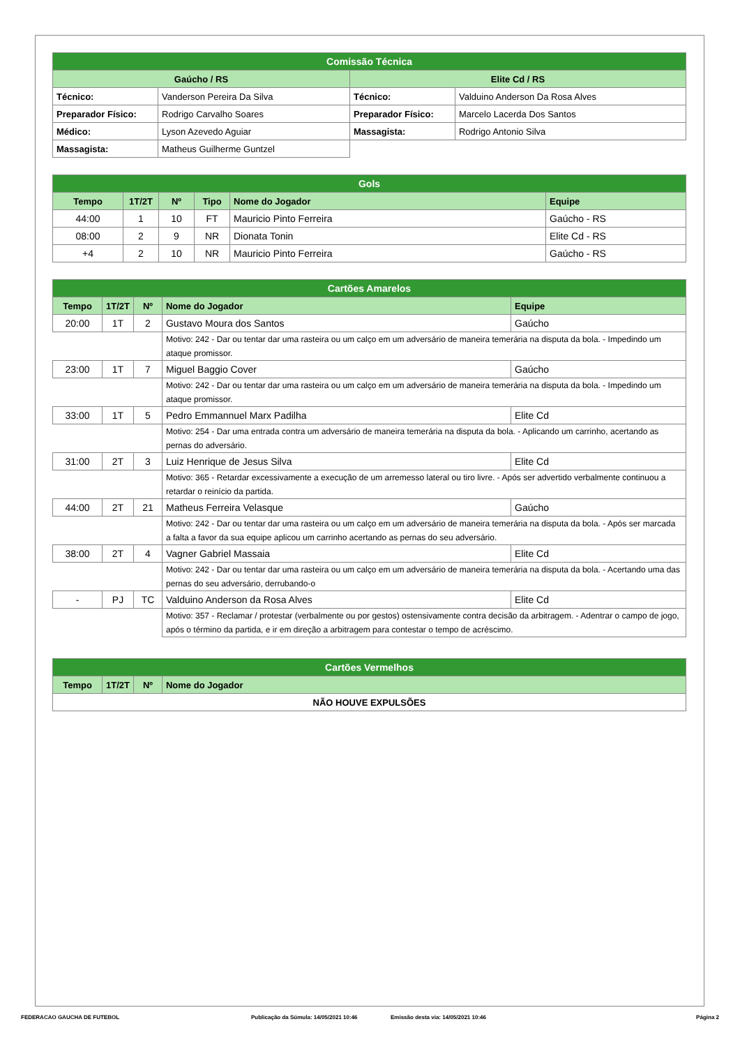| Comissão Técnica | | | |
| Gaúcho / RS | | Elite Cd / RS | |
| Técnico: | Vanderson Pereira Da Silva | Técnico: | Valduino Anderson Da Rosa Alves |
| Preparador Físico: | Rodrigo Carvalho Soares | Preparador Físico: | Marcelo Lacerda Dos Santos |
| Médico: | Lyson Azevedo Aguiar | Massagista: | Rodrigo Antonio Silva |
| Massagista: | Matheus Guilherme Guntzel | | |
| Gols | | | | | |
| Tempo | 1T/2T | Nº | Tipo | Nome do Jogador | Equipe |
| 44:00 | 1 | 10 | FT | Mauricio Pinto Ferreira | Gaúcho - RS |
| 08:00 | 2 | 9 | NR | Dionata Tonin | Elite Cd - RS |
| +4 | 2 | 10 | NR | Mauricio Pinto Ferreira | Gaúcho - RS |
| Cartões Amarelos | | | | |
| Tempo | 1T/2T | Nº | Nome do Jogador | Equipe |
| 20:00 | 1T | 2 | Gustavo Moura dos Santos | Gaúcho |
| | | | Motivo: 242 - Dar ou tentar dar uma rasteira ou um calço em um adversário de maneira temerária na disputa da bola. - Impedindo um ataque promissor. | |
| 23:00 | 1T | 7 | Miguel Baggio Cover | Gaúcho |
| | | | Motivo: 242 - Dar ou tentar dar uma rasteira ou um calço em um adversário de maneira temerária na disputa da bola. - Impedindo um ataque promissor. | |
| 33:00 | 1T | 5 | Pedro Emmannuel Marx Padilha | Elite Cd |
| | | | Motivo: 254 - Dar uma entrada contra um adversário de maneira temerária na disputa da bola. - Aplicando um carrinho, acertando as pernas do adversário. | |
| 31:00 | 2T | 3 | Luiz Henrique de Jesus Silva | Elite Cd |
| | | | Motivo: 365 - Retardar excessivamente a execução de um arremesso lateral ou tiro livre. - Após ser advertido verbalmente continuou a retardar o reinício da partida. | |
| 44:00 | 2T | 21 | Matheus Ferreira Velasque | Gaúcho |
| | | | Motivo: 242 - Dar ou tentar dar uma rasteira ou um calço em um adversário de maneira temerária na disputa da bola. - Após ser marcada a falta a favor da sua equipe aplicou um carrinho acertando as pernas do seu adversário. | |
| 38:00 | 2T | 4 | Vagner Gabriel Massaia | Elite Cd |
| | | | Motivo: 242 - Dar ou tentar dar uma rasteira ou um calço em um adversário de maneira temerária na disputa da bola. - Acertando uma das pernas do seu adversário, derrubando-o | |
| - | PJ | TC | Valduino Anderson da Rosa Alves | Elite Cd |
| | | | Motivo: 357 - Reclamar / protestar (verbalmente ou por gestos) ostensivamente contra decisão da arbitragem. - Adentrar o campo de jogo, após o término da partida, e ir em direção a arbitragem para contestar o tempo de acréscimo. | |
| Cartões Vermelhos | | | |
| Tempo | 1T/2T | Nº | Nome do Jogador |
| NÃO HOUVE EXPULSÕES | | | |
FEDERACAO GAUCHA DE FUTEBOL Publicação da Súmula: 14/05/2021 10:46 Emissão desta via: 14/05/2021 10:46 Página 2